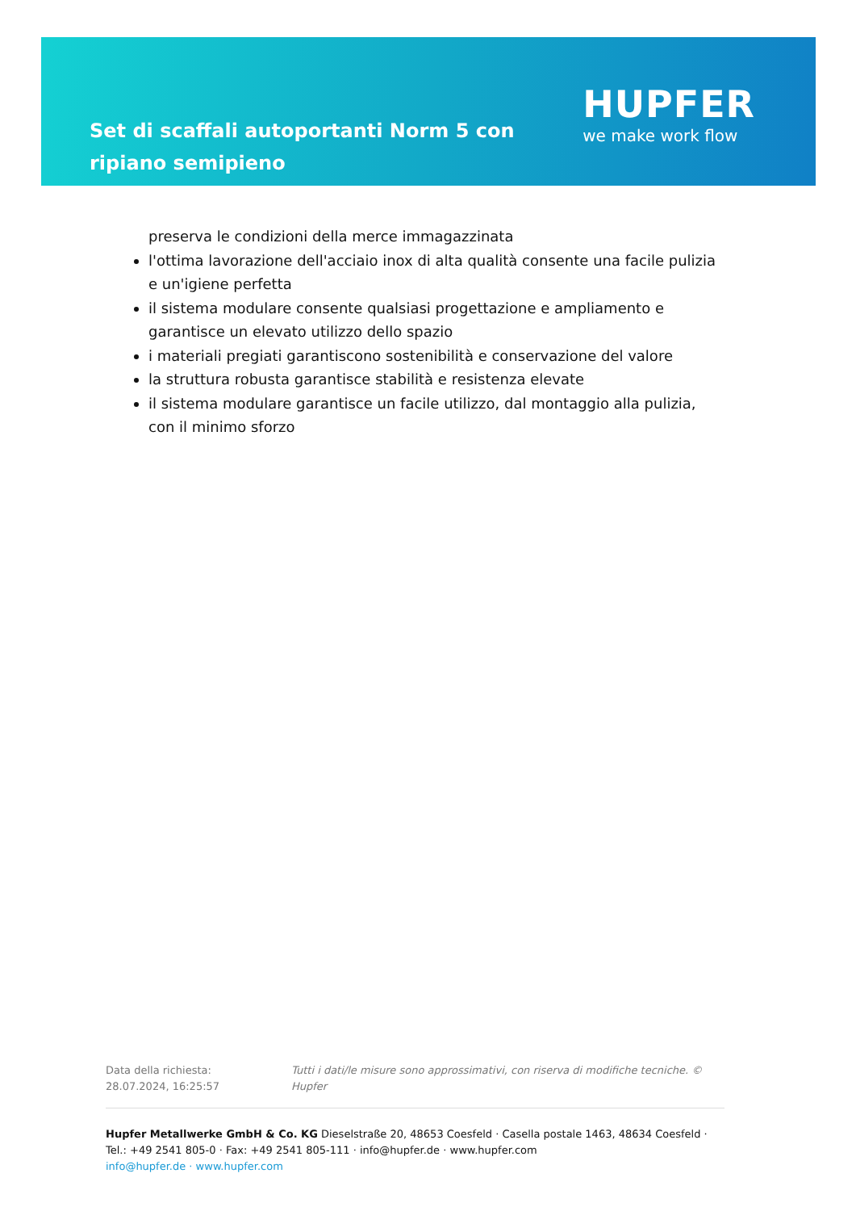Set di scaffali autoportanti Norm 5 con ripiano semipieno
HUPFER
we make work flow
preserva le condizioni della merce immagazzinata
l'ottima lavorazione dell'acciaio inox di alta qualità consente una facile pulizia e un'igiene perfetta
il sistema modulare consente qualsiasi progettazione e ampliamento e garantisce un elevato utilizzo dello spazio
i materiali pregiati garantiscono sostenibilità e conservazione del valore
la struttura robusta garantisce stabilità e resistenza elevate
il sistema modulare garantisce un facile utilizzo, dal montaggio alla pulizia, con il minimo sforzo
Data della richiesta: 28.07.2024, 16:25:57 Tutti i dati/le misure sono approssimativi, con riserva di modifiche tecniche. © Hupfer
Hupfer Metallwerke GmbH & Co. KG Dieselstraße 20, 48653 Coesfeld · Casella postale 1463, 48634 Coesfeld · Tel.: +49 2541 805-0 · Fax: +49 2541 805-111 · info@hupfer.de · www.hupfer.com
info@hupfer.de · www.hupfer.com